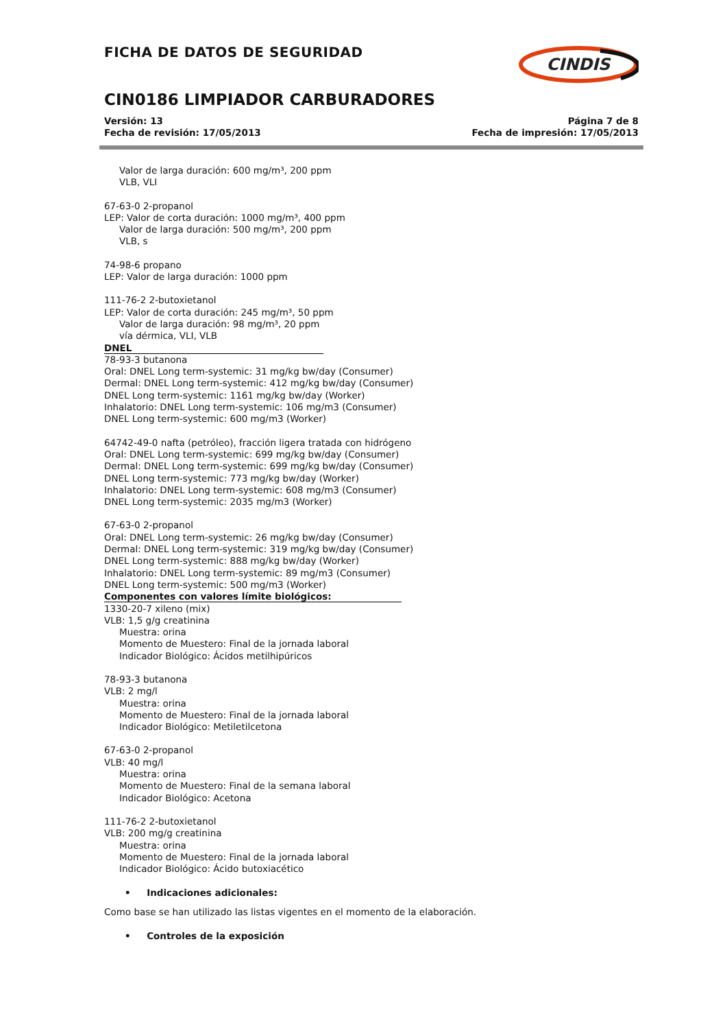FICHA DE DATOS DE SEGURIDAD
CINDIS
CIN0186 LIMPIADOR CARBURADORES
Versión: 13
Fecha de revisión: 17/05/2013
Página 7 de 8
Fecha de impresión: 17/05/2013
Valor de larga duración: 600 mg/m³, 200 ppm
VLB, VLI
67-63-0 2-propanol
LEP: Valor de corta duración: 1000 mg/m³, 400 ppm
Valor de larga duración: 500 mg/m³, 200 ppm
VLB, s
74-98-6 propano
LEP: Valor de larga duración: 1000 ppm
111-76-2 2-butoxietanol
LEP: Valor de corta duración: 245 mg/m³, 50 ppm
Valor de larga duración: 98 mg/m³, 20 ppm
vía dérmica, VLI, VLB
DNEL
78-93-3 butanona
Oral: DNEL Long term-systemic: 31 mg/kg bw/day (Consumer)
Dermal: DNEL Long term-systemic: 412 mg/kg bw/day (Consumer)
DNEL Long term-systemic: 1161 mg/kg bw/day (Worker)
Inhalatorio: DNEL Long term-systemic: 106 mg/m3 (Consumer)
DNEL Long term-systemic: 600 mg/m3 (Worker)
64742-49-0 nafta (petróleo), fracción ligera tratada con hidrógeno
Oral: DNEL Long term-systemic: 699 mg/kg bw/day (Consumer)
Dermal: DNEL Long term-systemic: 699 mg/kg bw/day (Consumer)
DNEL Long term-systemic: 773 mg/kg bw/day (Worker)
Inhalatorio: DNEL Long term-systemic: 608 mg/m3 (Consumer)
DNEL Long term-systemic: 2035 mg/m3 (Worker)
67-63-0 2-propanol
Oral: DNEL Long term-systemic: 26 mg/kg bw/day (Consumer)
Dermal: DNEL Long term-systemic: 319 mg/kg bw/day (Consumer)
DNEL Long term-systemic: 888 mg/kg bw/day (Worker)
Inhalatorio: DNEL Long term-systemic: 89 mg/m3 (Consumer)
DNEL Long term-systemic: 500 mg/m3 (Worker)
Componentes con valores límite biológicos:
1330-20-7 xileno (mix)
VLB: 1,5 g/g creatinina
Muestra: orina
Momento de Muestero: Final de la jornada laboral
Indicador Biológico: Ácidos metilhipúricos
78-93-3 butanona
VLB: 2 mg/l
Muestra: orina
Momento de Muestero: Final de la jornada laboral
Indicador Biológico: Metiletilcetona
67-63-0 2-propanol
VLB: 40 mg/l
Muestra: orina
Momento de Muestero: Final de la semana laboral
Indicador Biológico: Acetona
111-76-2 2-butoxietanol
VLB: 200 mg/g creatinina
Muestra: orina
Momento de Muestero: Final de la jornada laboral
Indicador Biológico: Ácido butoxiacético
• Indicaciones adicionales:
Como base se han utilizado las listas vigentes en el momento de la elaboración.
• Controles de la exposición